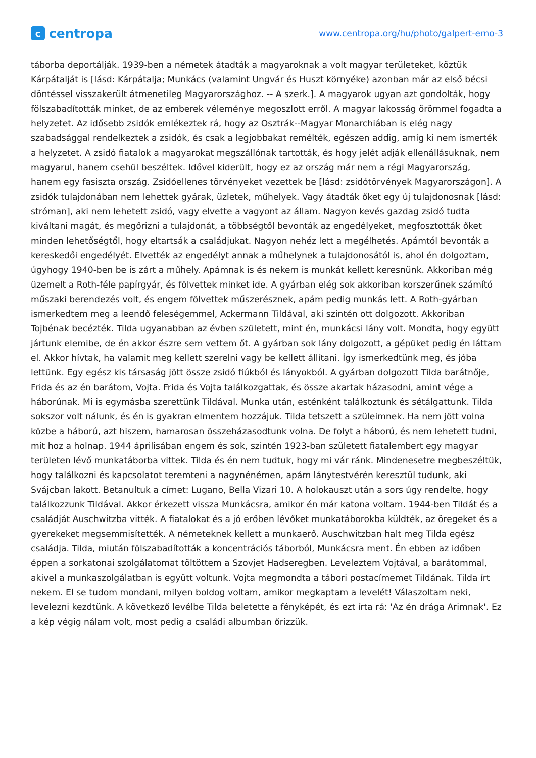c
centropa
www.centropa.org/hu/photo/galpert-erno-3
táborba deportálják. 1939-ben a németek átadták a magyaroknak a volt magyar területeket, köztük Kárpátalját is [lásd: Kárpátalja; Munkács (valamint Ungvár és Huszt környéke) azonban már az első bécsi döntéssel visszakerült átmenetileg Magyarországhoz. -- A szerk.]. A magyarok ugyan azt gondolták, hogy fölszabadították minket, de az emberek véleménye megoszlott erről. A magyar lakosság örömmel fogadta a helyzetet. Az idősebb zsidók emlékeztek rá, hogy az Osztrák--Magyar Monarchiában is elég nagy szabadsággal rendelkeztek a zsidók, és csak a legjobbakat remélték, egészen addig, amíg ki nem ismerték a helyzetet. A zsidó fiatalok a magyarokat megszállónak tartották, és hogy jelét adják ellenállásuknak, nem magyarul, hanem csehül beszéltek. Idővel kiderült, hogy ez az ország már nem a régi Magyarország, hanem egy fasiszta ország. Zsidóellenes törvényeket vezettek be [lásd: zsidótörvények Magyarországon]. A zsidók tulajdonában nem lehettek gyárak, üzletek, műhelyek. Vagy átadták őket egy új tulajdonosnak [lásd: stróman], aki nem lehetett zsidó, vagy elvette a vagyont az állam. Nagyon kevés gazdag zsidó tudta kiváltani magát, és megőrizni a tulajdonát, a többségtől bevonták az engedélyeket, megfosztották őket minden lehetőségtől, hogy eltartsák a családjukat. Nagyon nehéz lett a megélhetés. Apámtól bevonták a kereskedői engedélyét. Elvették az engedélyt annak a műhelynek a tulajdonosától is, ahol én dolgoztam, úgyhogy 1940-ben be is zárt a műhely. Apámnak is és nekem is munkát kellett keresnünk. Akkoriban még üzemelt a Roth-féle papírgyár, és fölvettek minket ide. A gyárban elég sok akkoriban korszerűnek számító műszaki berendezés volt, és engem fölvettek műszerésznek, apám pedig munkás lett. A Roth-gyárban ismerkedtem meg a leendő feleségemmel, Ackermann Tildával, aki szintén ott dolgozott. Akkoriban Tojbénak becézték. Tilda ugyanabban az évben született, mint én, munkácsi lány volt. Mondta, hogy együtt jártunk elemibe, de én akkor észre sem vettem őt. A gyárban sok lány dolgozott, a gépüket pedig én láttam el. Akkor hívtak, ha valamit meg kellett szerelni vagy be kellett állítani. Így ismerkedtünk meg, és jóba lettünk. Egy egész kis társaság jött össze zsidó fiúkból és lányokból. A gyárban dolgozott Tilda barátnője, Frida és az én barátom, Vojta. Frida és Vojta találkozgattak, és össze akartak házasodni, amint vége a háborúnak. Mi is egymásba szerettünk Tildával. Munka után, esténként találkoztunk és sétálgattunk. Tilda sokszor volt nálunk, és én is gyakran elmentem hozzájuk. Tilda tetszett a szüleimnek. Ha nem jött volna közbe a háború, azt hiszem, hamarosan összeházasodtunk volna. De folyt a háború, és nem lehetett tudni, mit hoz a holnap. 1944 áprilisában engem és sok, szintén 1923-ban született fiatalembert egy magyar területen lévő munkatáborba vittek. Tilda és én nem tudtuk, hogy mi vár ránk. Mindenesetre megbeszéltük, hogy találkozni és kapcsolatot teremteni a nagynénémen, apám lánytestvérén keresztül tudunk, aki Svájcban lakott. Betanultuk a címet: Lugano, Bella Vizari 10. A holokauszt után a sors úgy rendelte, hogy találkozzunk Tildával. Akkor érkezett vissza Munkácsra, amikor én már katona voltam. 1944-ben Tildát és a családját Auschwitzba vitték. A fiatalokat és a jó erőben lévőket munkatáborokba küldték, az öregeket és a gyerekeket megsemmisítették. A németeknek kellett a munkaerő. Auschwitzban halt meg Tilda egész családja. Tilda, miután fölszabadították a koncentrációs táborból, Munkácsra ment. Én ebben az időben éppen a sorkatonai szolgálatomat töltöttem a Szovjet Hadseregben. Leveleztem Vojtával, a barátommal, akivel a munkaszolgálatban is együtt voltunk. Vojta megmondta a tábori postacímemet Tildának. Tilda írt nekem. El se tudom mondani, milyen boldog voltam, amikor megkaptam a levelét! Válaszoltam neki, levelezni kezdtünk. A következő levélbe Tilda beletette a fényképét, és ezt írta rá: 'Az én drága Arimnak'. Ez a kép végig nálam volt, most pedig a családi albumban őrizzük.